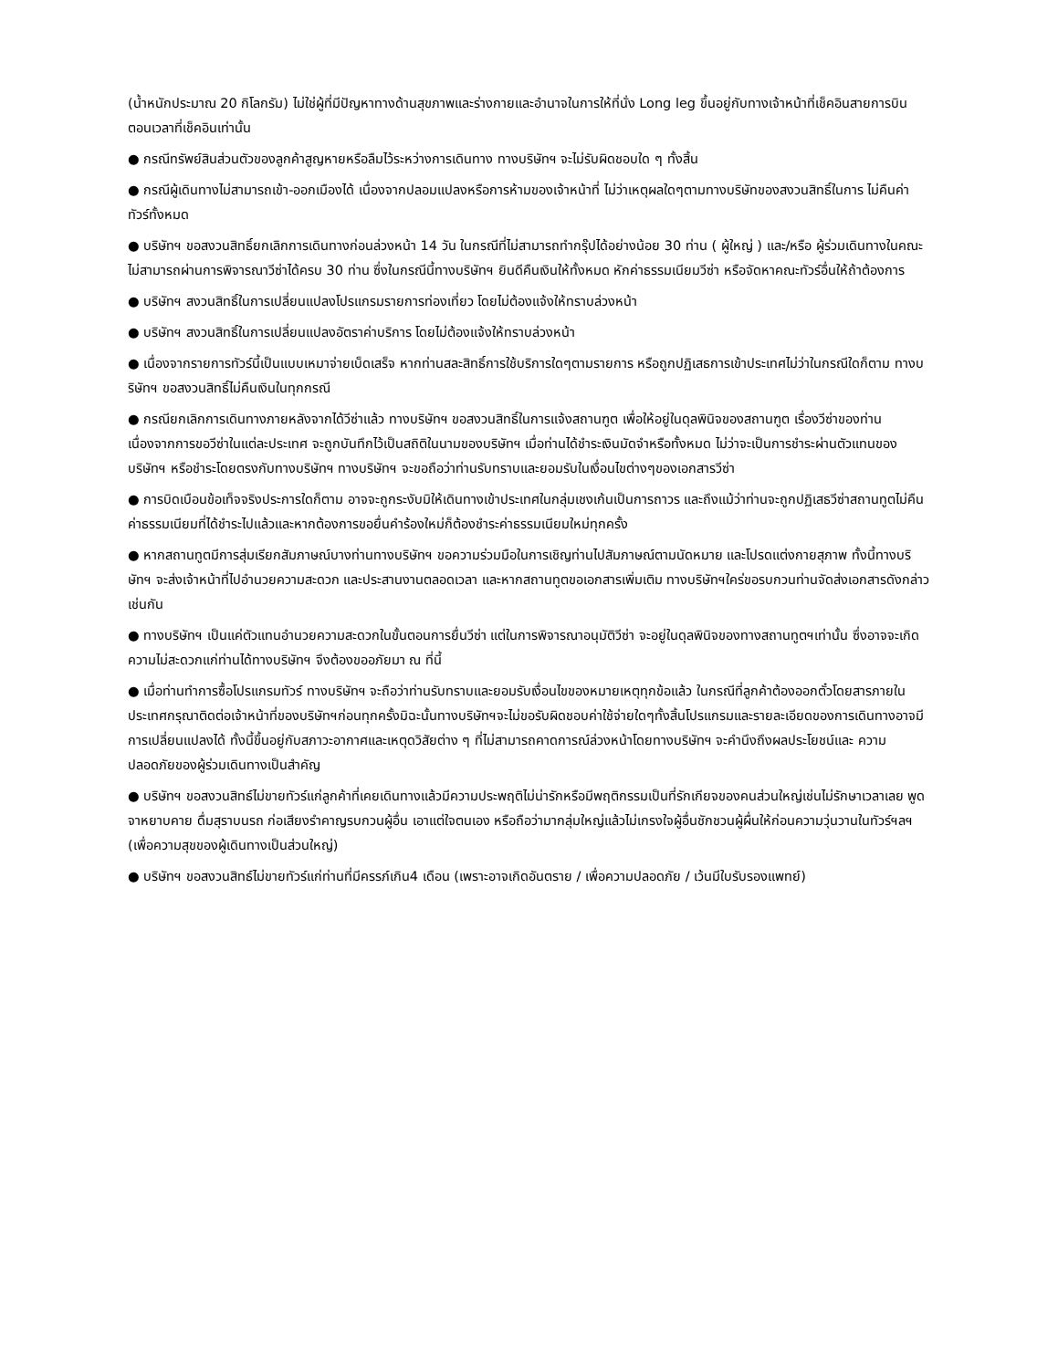(น้ำหนักประมาณ 20 กิโลกรัม) ไม่ใช่ผู้ที่มีปัญหาทางด้านสุขภาพและร่างกายและอำนาจในการให้ที่นั่ง Long leg ขึ้นอยู่กับทางเจ้าหน้าที่เช็คอินสายการบิน ตอนเวลาที่เช็คอินเท่านั้น
● กรณีทรัพย์สินส่วนตัวของลูกค้าสูญหายหรือลืมไว้ระหว่างการเดินทาง ทางบริษัทฯ จะไม่รับผิดชอบใด ๆ ทั้งสิ้น
● กรณีผู้เดินทางไม่สามารถเข้า-ออกเมืองได้ เนื่องจากปลอมแปลงหรือการห้ามของเจ้าหน้าที่ ไม่ว่าเหตุผลใดๆตามทางบริษัทของสงวนสิทธิ์ในการ ไม่คืนค่าทัวร์ทั้งหมด
● บริษัทฯ ขอสงวนสิทธิ์ยกเลิกการเดินทางก่อนล่วงหน้า 14 วัน ในกรณีที่ไม่สามารถทำกรุ๊ปได้อย่างน้อย 30 ท่าน ( ผู้ใหญ่ ) และ/หรือ ผู้ร่วมเดินทางในคณะไม่สามารถผ่านการพิจารณาวีซ่าได้ครบ 30 ท่าน ซึ่งในกรณีนี้ทางบริษัทฯ ยินดีคืนเงินให้ทั้งหมด หักค่าธรรมเนียมวีซ่า หรือจัดหาคณะทัวร์อื่นให้ถ้าต้องการ
● บริษัทฯ สงวนสิทธิ์ในการเปลี่ยนแปลงโปรแกรมรายการท่องเที่ยว โดยไม่ต้องแจ้งให้ทราบล่วงหน้า
● บริษัทฯ สงวนสิทธิ์ในการเปลี่ยนแปลงอัตราค่าบริการ โดยไม่ต้องแจ้งให้ทราบล่วงหน้า
● เนื่องจากรายการทัวร์นี้เป็นแบบเหมาจ่ายเบ็ดเสร็จ หากท่านสละสิทธิ์การใช้บริการใดๆตามรายการ หรือถูกปฏิเสธการเข้าประเทศไม่ว่าในกรณีใดก็ตาม ทางบริษัทฯ ขอสงวนสิทธิ์ไม่คืนเงินในทุกกรณี
● กรณียกเลิกการเดินทางภายหลังจากได้วีซ่าแล้ว ทางบริษัทฯ ขอสงวนสิทธิ์ในการแจ้งสถานฑูต เพื่อให้อยู่ในดุลพินิจของสถานฑูต เรื่องวีซ่าของท่าน เนื่องจากการขอวีซ่าในแต่ละประเทศ จะถูกบันทึกไว้เป็นสถิติในนามของบริษัทฯ เมื่อท่านได้ชำระเงินมัดจำหรือทั้งหมด ไม่ว่าจะเป็นการชำระผ่านตัวแทนของ บริษัทฯ หรือชำระโดยตรงกับทางบริษัทฯ ทางบริษัทฯ จะขอถือว่าท่านรับทราบและยอมรับในเงื่อนไขต่างๆของเอกสารวีซ่า
● การบิดเบือนข้อเท็จจริงประการใดก็ตาม อาจจะถูกระงับมิให้เดินทางเข้าประเทศในกลุ่มเชงเก้นเป็นการถาวร และถึงแม้ว่าท่านจะถูกปฏิเสธวีซ่าสถานทูตไม่คืนค่าธรรมเนียมที่ได้ชำระไปแล้วและหากต้องการขอยื่นคำร้องใหม่ก็ต้องชำระค่าธรรมเนียมใหม่ทุกครั้ง
● หากสถานทูตมีการสุ่มเรียกสัมภาษณ์บางท่านทางบริษัทฯ ขอความร่วมมือในการเชิญท่านไปสัมภาษณ์ตามนัดหมาย และโปรดแต่งกายสุภาพ ทั้งนี้ทางบริษัทฯ จะส่งเจ้าหน้าที่ไปอำนวยความสะดวก และประสานงานตลอดเวลา และหากสถานทูตขอเอกสารเพิ่มเติม ทางบริษัทฯใคร่ขอรบกวนท่านจัดส่งเอกสารดังกล่าวเช่นกัน
● ทางบริษัทฯ เป็นแค่ตัวแทนอำนวยความสะดวกในขั้นตอนการยื่นวีซ่า แต่ในการพิจารณาอนุมัติวีซ่า จะอยู่ในดุลพินิจของทางสถานทูตฯเท่านั้น ซึ่งอาจจะเกิดความไม่สะดวกแก่ท่านได้ทางบริษัทฯ จึงต้องขออภัยมา ณ ที่นี้
● เมื่อท่านทำการซื้อโปรแกรมทัวร์ ทางบริษัทฯ จะถือว่าท่านรับทราบและยอมรับเงื่อนไขของหมายเหตุทุกข้อแล้ว ในกรณีที่ลูกค้าต้องออกตั๋วโดยสารภายในประเทศกรุณาติดต่อเจ้าหน้าที่ของบริษัทฯก่อนทุกครั้งมิฉะนั้นทางบริษัทฯจะไม่ขอรับผิดชอบค่าใช้จ่ายใดๆทั้งสิ้นโปรแกรมและรายละเอียดของการเดินทางอาจมีการเปลี่ยนแปลงได้ ทั้งนี้ขึ้นอยู่กับสภาวะอากาศและเหตุดวิสัยต่าง ๆ ที่ไม่สามารถคาดการณ์ล่วงหน้าโดยทางบริษัทฯ จะคำนึงถึงผลประโยชน์และ ความปลอดภัยของผู้ร่วมเดินทางเป็นสำคัญ
● บริษัทฯ ขอสงวนสิทธ์ไม่ขายทัวร์แก่ลูกค้าที่เคยเดินทางแล้วมีความประพฤติไม่น่ารักหรือมีพฤติกรรมเป็นที่รักเกียจของคนส่วนใหญ่เช่นไม่รักษาเวลาเลย พูด จาหยาบคาย ดื่มสุราบนรถ ก่อเสียงรำคาญรบกวนผู้อื่น เอาแต่ใจตนเอง หรือถือว่ามากลุ่มใหญ่แล้วไม่เกรงใจผู้อื่นชักชวนผู้ผื่นให้ก่อนความวุ่นวานในทัวร์ฯลฯ (เพื่อความสุขของผู้เดินทางเป็นส่วนใหญ่)
● บริษัทฯ ขอสงวนสิทธ์ไม่ขายทัวร์แก่ท่านที่มีครรภ์เกิน4 เดือน (เพราะอาจเกิดอันตราย / เพื่อความปลอดภัย / เว้นมีใบรับรองแพทย์)